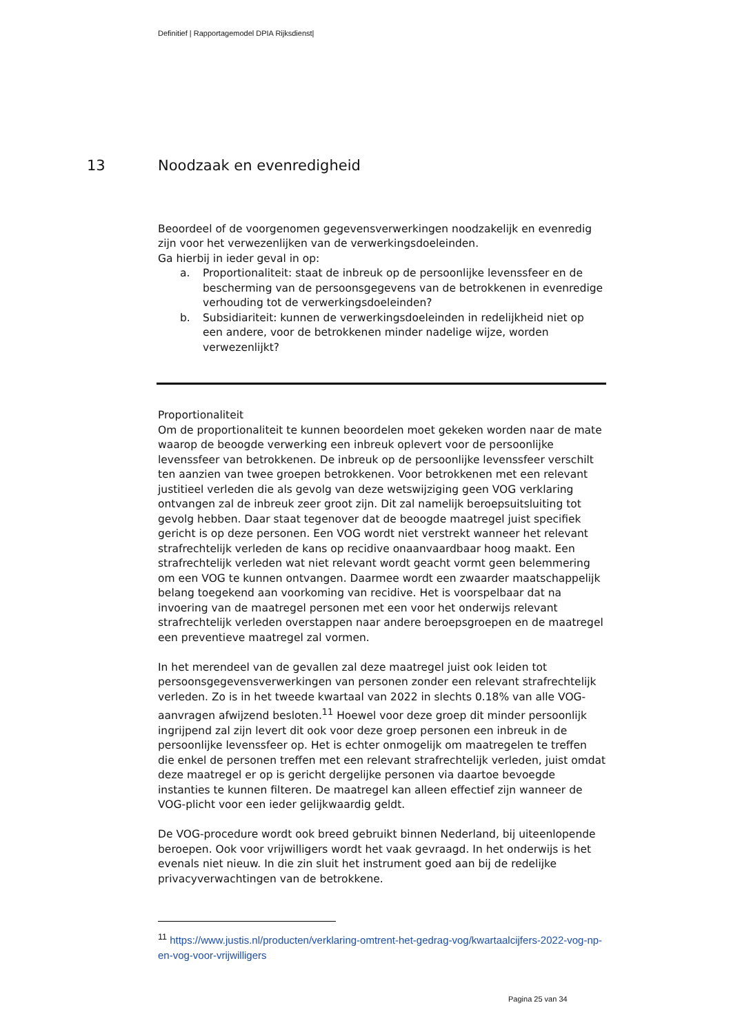Definitief | Rapportagemodel DPIA Rijksdienst|
13 Noodzaak en evenredigheid
Beoordeel of de voorgenomen gegevensverwerkingen noodzakelijk en evenredig zijn voor het verwezenlijken van de verwerkingsdoeleinden.
Ga hierbij in ieder geval in op:
a. Proportionaliteit: staat de inbreuk op de persoonlijke levenssfeer en de bescherming van de persoonsgegevens van de betrokkenen in evenredige verhouding tot de verwerkingsdoeleinden?
b. Subsidiariteit: kunnen de verwerkingsdoeleinden in redelijkheid niet op een andere, voor de betrokkenen minder nadelige wijze, worden verwezenlijkt?
Proportionaliteit
Om de proportionaliteit te kunnen beoordelen moet gekeken worden naar de mate waarop de beoogde verwerking een inbreuk oplevert voor de persoonlijke levenssfeer van betrokkenen. De inbreuk op de persoonlijke levenssfeer verschilt ten aanzien van twee groepen betrokkenen. Voor betrokkenen met een relevant justitieel verleden die als gevolg van deze wetswijziging geen VOG verklaring ontvangen zal de inbreuk zeer groot zijn. Dit zal namelijk beroepsuitsluiting tot gevolg hebben. Daar staat tegenover dat de beoogde maatregel juist specifiek gericht is op deze personen. Een VOG wordt niet verstrekt wanneer het relevant strafrechtelijk verleden de kans op recidive onaanvaardbaar hoog maakt. Een strafrechtelijk verleden wat niet relevant wordt geacht vormt geen belemmering om een VOG te kunnen ontvangen. Daarmee wordt een zwaarder maatschappelijk belang toegekend aan voorkoming van recidive. Het is voorspelbaar dat na invoering van de maatregel personen met een voor het onderwijs relevant strafrechtelijk verleden overstappen naar andere beroepsgroepen en de maatregel een preventieve maatregel zal vormen.
In het merendeel van de gevallen zal deze maatregel juist ook leiden tot persoonsgegevensverwerkingen van personen zonder een relevant strafrechtelijk verleden. Zo is in het tweede kwartaal van 2022 in slechts 0.18% van alle VOG-aanvragen afwijzend besloten.<sup>11</sup> Hoewel voor deze groep dit minder persoonlijk ingrijpend zal zijn levert dit ook voor deze groep personen een inbreuk in de persoonlijke levenssfeer op. Het is echter onmogelijk om maatregelen te treffen die enkel de personen treffen met een relevant strafrechtelijk verleden, juist omdat deze maatregel er op is gericht dergelijke personen via daartoe bevoegde instanties te kunnen filteren. De maatregel kan alleen effectief zijn wanneer de VOG-plicht voor een ieder gelijkwaardig geldt.
De VOG-procedure wordt ook breed gebruikt binnen Nederland, bij uiteenlopende beroepen. Ook voor vrijwilligers wordt het vaak gevraagd. In het onderwijs is het evenals niet nieuw. In die zin sluit het instrument goed aan bij de redelijke privacyverwachtingen van de betrokkene.
<sup>11</sup> https://www.justis.nl/producten/verklaring-omtrent-het-gedrag-vog/kwartaalcijfers-2022-vog-np-en-vog-voor-vrijwilligers
Pagina 25 van 34